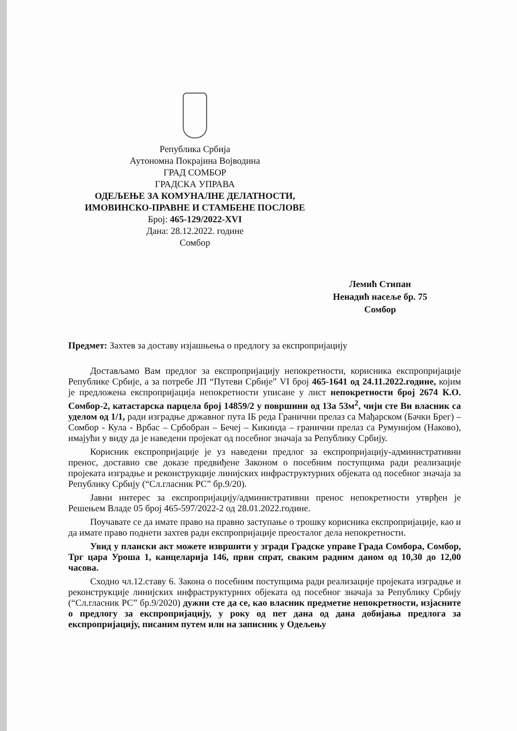Република Србија
Аутономна Покрајина Војводина
ГРАД СОМБОР
ГРАДСКА УПРАВА
ОДЕЉЕЊЕ ЗА КОМУНАЛНЕ ДЕЛАТНОСТИ,
ИМОВИНСКО-ПРАВНЕ И СТАМБЕНЕ ПОСЛОВЕ
Број: 465-129/2022-XVI
Дана: 28.12.2022. године
Сомбор
Лемић Стипан
Ненадић насеље бр. 75
Сомбор
Предмет: Захтев за доставу изјашњења о предлогу за експропријацију
Достављамо Вам предлог за експропријацију непокретности, корисника експропријације Републике Србије, а за потребе ЈП “Путеви Србије” VI број 465-1641 од 24.11.2022.године, којим је предложена експропријација непокретности уписане у лист непокретности број 2674 К.О. Сомбор-2, катастарска парцела број 14859/2 у површини од 13а 53м<sup>2</sup>, чији сте Ви власник са уделом од 1/1, ради изградње државног пута IБ реда Гранични прелаз са Мађарском (Бачки Брег) – Сомбор - Кула - Врбас – Србобран – Бечеј – Кикинда – гранични прелаз са Румунијом (Наково), имајући у виду да је наведени пројекат од посебног значаја за Републику Србију.
Корисник експропријације је уз наведени предлог за експропријацију-административни пренос, доставио све доказе предвиђене Законом о посебним поступцима ради реализације пројеката изградње и реконструкције линијских инфраструктурних објеката од посебног значаја за Републику Србију (“Сл.гласник РС” бр.9/20).
Јавни интерес за експропријацију/административни пренос непокретности утврђен је Решењем Владе 05 број 465-597/2022-2 од 28.01.2022.године.
Поучавате се да имате право на правно заступање о трошку корисника експропријације, као и да имате право поднети захтев ради експропријације преосталог дела непокретности.
Увид у плански акт можете извршити у згради Градске управе Града Сомбора, Сомбор, Трг цара Уроша 1, канцеларија 146, први спрат, сваким радним даном од 10,30 до 12,00 часова.
Сходно чл.12.ставу 6. Закона о посебним поступцима ради реализације пројеката изградње и реконструкције линијских инфраструктурних објеката од посебног значаја за Републику Србију (“Сл.гласник РС” бр.9/2020) дужни сте да се, као власник предметне непокретности, изјасните о предлогу за експропријацију, у року од пет дана од дана добијања предлога за експропријацију, писаним путем или на записник у Одељењу